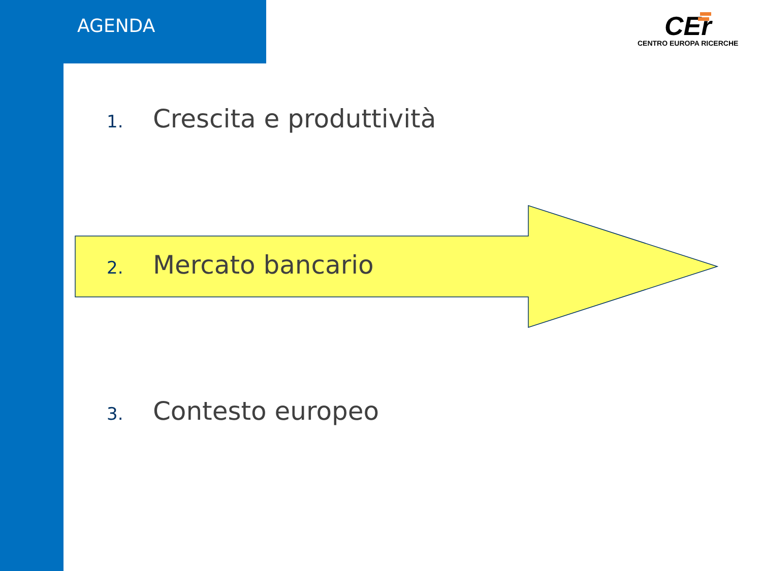AGENDA
CEr
CENTRO EUROPA RICERCHE
1. Crescita e produttività
2. Mercato bancario
3. Contesto europeo